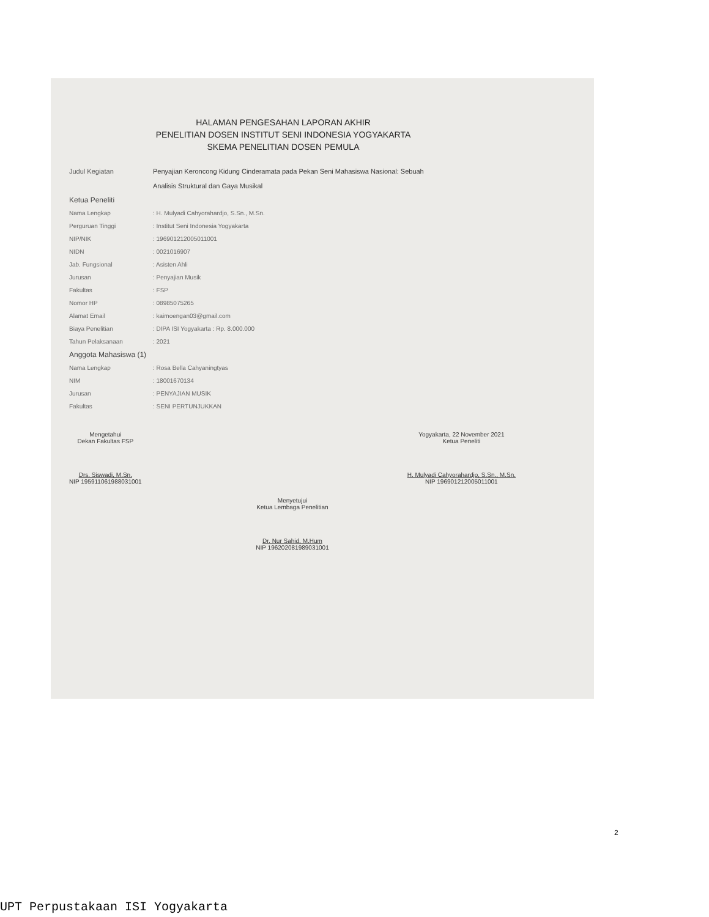HALAMAN PENGESAHAN LAPORAN AKHIR
PENELITIAN DOSEN INSTITUT SENI INDONESIA YOGYAKARTA
SKEMA PENELITIAN DOSEN PEMULA
Judul Kegiatan Penyajian Keroncong Kidung Cinderamata pada Pekan Seni Mahasiswa Nasional: Sebuah
Analisis Struktural dan Gaya Musikal
Ketua Peneliti
Nama Lengkap: H. Mulyadi Cahyorahardjo, S.Sn., M.Sn.
Perguruan Tinggi: Institut Seni Indonesia Yogyakarta
NIP/NIK: 196901212005011001
NIDN: 0021016907
Jab. Fungsional: Asisten Ahli
Jurusan: Penyajian Musik
Fakultas: FSP
Nomor HP: 08985075265
Alamat Email: kaimoengan03@gmail.com
Biaya Penelitian: DIPA ISI Yogyakarta : Rp. 8.000.000
Tahun Pelaksanaan: 2021
Anggota Mahasiswa (1)
Nama Lengkap: Rosa Bella Cahyaningtyas
NIM: 18001670134
Jurusan: PENYAJIAN MUSIK
Fakultas: SENI PERTUNJUKKAN
Mengetahui
Dekan Fakultas FSP
Drs. Siswadi, M.Sn.
NIP 195911061988031001
Yogyakarta, 22 November 2021
Ketua Peneliti
H. Mulyadi Cahyorahardjo, S.Sn., M.Sn.
NIP 196901212005011001
Menyetujui
Ketua Lembaga Penelitian
Dr. Nur Sahid, M.Hum
NIP 196202081989031001
2
UPT Perpustakaan ISI Yogyakarta